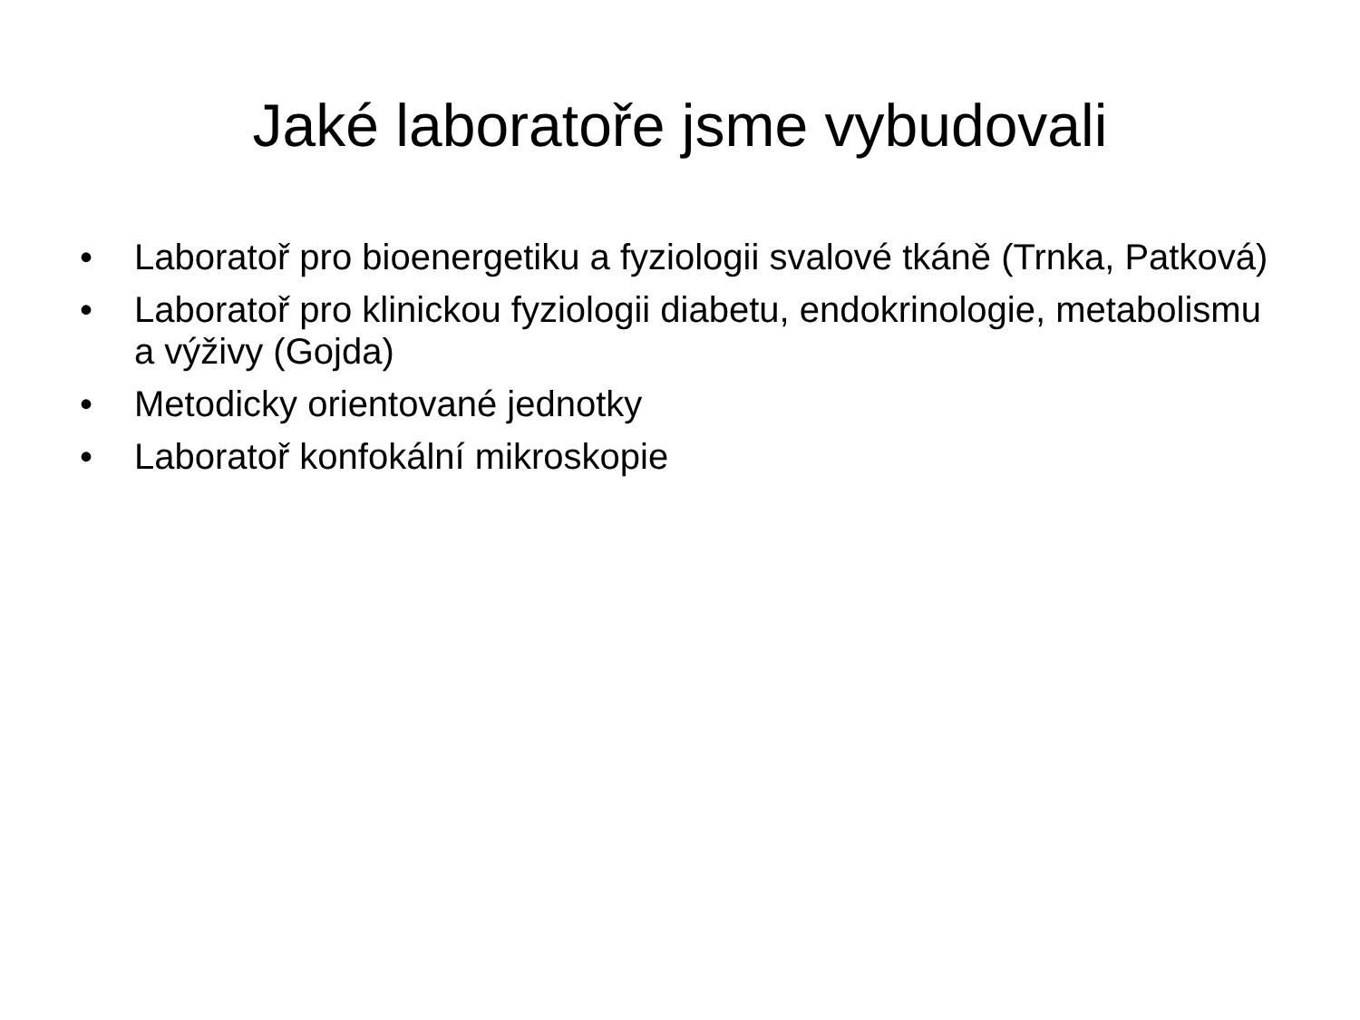Jaké laboratoře jsme vybudovali
• Laboratoř pro bioenergetiku a fyziologii svalové tkáně (Trnka, Patková)
• Laboratoř pro klinickou fyziologii diabetu, endokrinologie, metabolismu a výživy (Gojda)
• Metodicky orientované jednotky
• Laboratoř konfokální mikroskopie